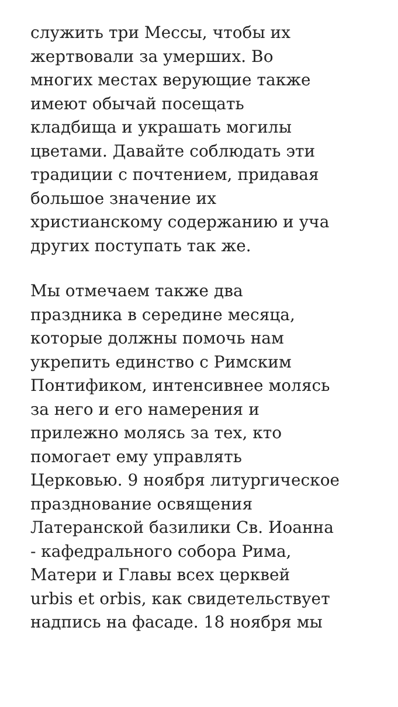служить три Мессы, чтобы их
жертвовали за умерших. Во
многих местах верующие также
имеют обычай посещать
кладбища и украшать могилы
цветами. Давайте соблюдать эти
традиции с почтением, придавая
большое значение их
христианскому содержанию и уча
других поступать так же.
Мы отмечаем также два
праздника в середине месяца,
которые должны помочь нам
укрепить единство с Римским
Понтификом, интенсивнее молясь
за него и его намерения и
прилежно молясь за тех, кто
помогает ему управлять
Церковью. 9 ноября литургическое
празднование освящения
Латеранской базилики Св. Иоанна
- кафедрального собора Рима,
Матери и Главы всех церквей
urbis et orbis, как свидетельствует
надпись на фасаде. 18 ноября мы